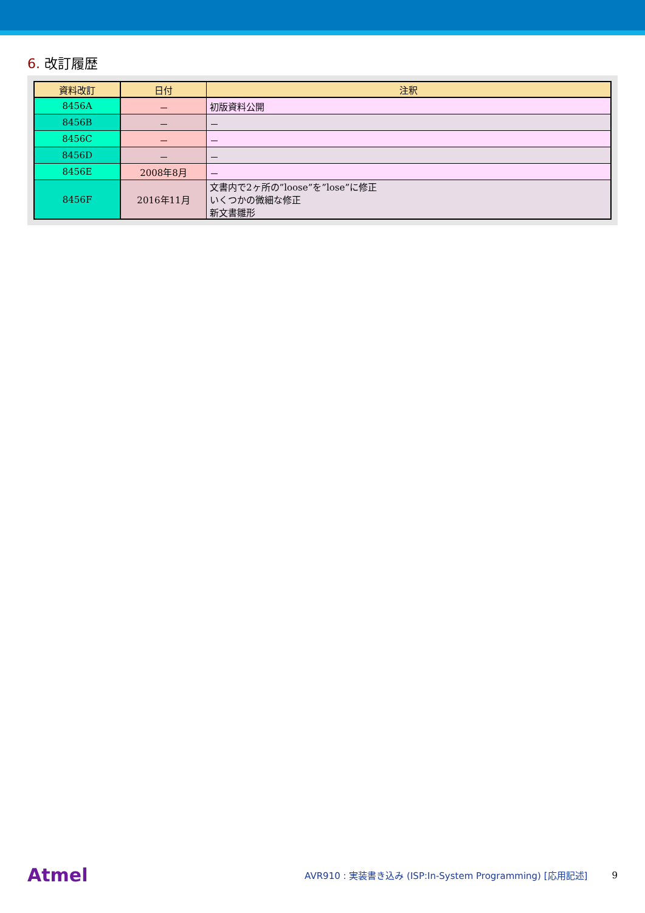6. 改訂履歴
| 資料改訂 | 日付 | 注釈 |
| --- | --- | --- |
| 8456A | － | 初版資料公開 |
| 8456B | － | － |
| 8456C | － | － |
| 8456D | － | － |
| 8456E | 2008年8月 | － |
| 8456F | 2016年11月 | 文書内で2ヶ所の”loose”を”lose”に修正 いくつかの微細な修正 新文書雛形 |
Atmel
AVR910 : 実装書き込み (ISP:In-System Programming) [応用記述]
9